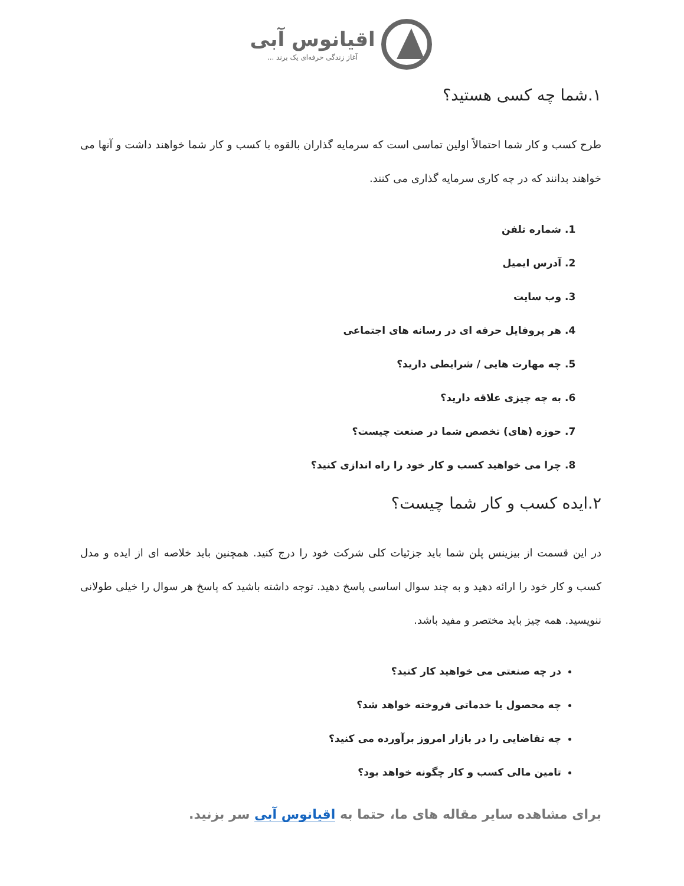اقیانوس آبی
آغاز زندگی حرفه‌ای یک برند ...
۱.شما چه کسی هستید؟
طرح کسب و کار شما احتمالاً اولین تماسی است که سرمایه گذاران بالقوه با کسب و کار شما خواهند داشت و آنها می خواهند بدانند که در چه کاری سرمایه گذاری می کنند.
1. شماره تلفن
2. آدرس ایمیل
3. وب سایت
4. هر پروفایل حرفه ای در رسانه های اجتماعی
5. چه مهارت هایی / شرایطی دارید؟
6. به چه چیزی علاقه دارید؟
7. حوزه (های) تخصص شما در صنعت چیست؟
8. چرا می خواهید کسب و کار خود را راه اندازی کنید؟
۲.ایده کسب و کار شما چیست؟
در این قسمت از بیزینس پلن شما باید جزئیات کلی شرکت خود را درج کنید. همچنین باید خلاصه ای از ایده و مدل کسب و کار خود را ارائه دهید و به چند سوال اساسی پاسخ دهید. توجه داشته باشید که پاسخ هر سوال را خیلی طولانی ننویسید. همه چیز باید مختصر و مفید باشد.
در چه صنعتی می خواهید کار کنید؟
چه محصول یا خدماتی فروخته خواهد شد؟
چه تقاضایی را در بازار امروز برآورده می کنید؟
تامین مالی کسب و کار چگونه خواهد بود؟
برای مشاهده سایر مقاله های ما، حتما به اقیانوس آبی سر بزنید.